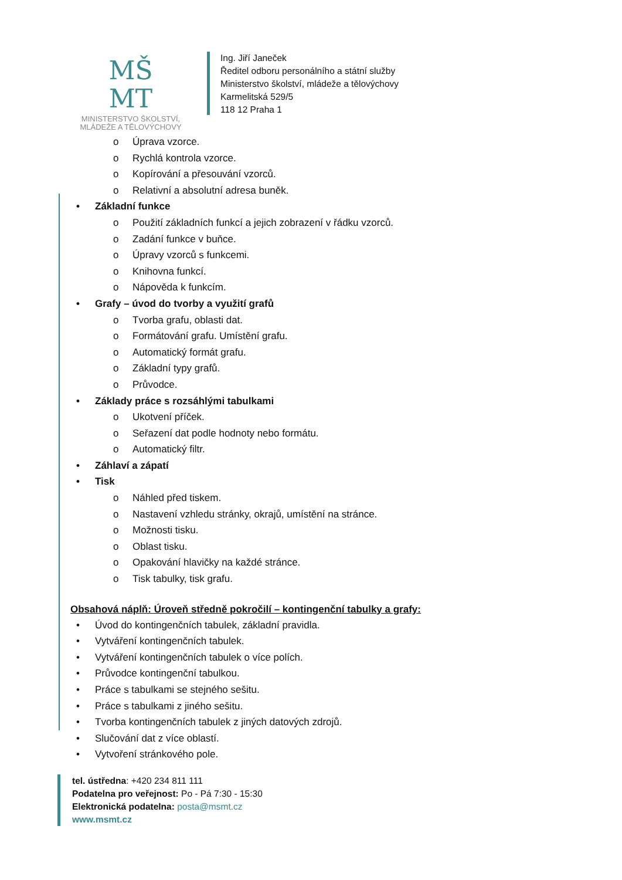MŠ
MT
MINISTERSTVO ŠKOLSTVÍ,
MLÁDEŽE A TĚLOVÝCHOVY
Ing. Jiří Janeček
Ředitel odboru personálního a státní služby
Ministerstvo školství, mládeže a tělovýchovy
Karmelitská 529/5
118 12 Praha 1
o Úprava vzorce.
o Rychlá kontrola vzorce.
o Kopírování a přesouvání vzorců.
o Relativní a absolutní adresa buněk.
• Základní funkce
o Použití základních funkcí a jejich zobrazení v řádku vzorců.
o Zadání funkce v buňce.
o Úpravy vzorců s funkcemi.
o Knihovna funkcí.
o Nápověda k funkcím.
• Grafy – úvod do tvorby a využití grafů
o Tvorba grafu, oblasti dat.
o Formátování grafu. Umístění grafu.
o Automatický formát grafu.
o Základní typy grafů.
o Průvodce.
• Základy práce s rozsáhlými tabulkami
o Ukotvení příček.
o Seřazení dat podle hodnoty nebo formátu.
o Automatický filtr.
• Záhlaví a zápatí
• Tisk
o Náhled před tiskem.
o Nastavení vzhledu stránky, okrajů, umístění na stránce.
o Možnosti tisku.
o Oblast tisku.
o Opakování hlavičky na každé stránce.
o Tisk tabulky, tisk grafu.
Obsahová náplň: Úroveň středně pokročilí – kontingenční tabulky a grafy:
• Úvod do kontingenčních tabulek, základní pravidla.
• Vytváření kontingenčních tabulek.
• Vytváření kontingenčních tabulek o více polích.
• Průvodce kontingenční tabulkou.
• Práce s tabulkami se stejného sešitu.
• Práce s tabulkami z jiného sešitu.
• Tvorba kontingenčních tabulek z jiných datových zdrojů.
• Slučování dat z více oblastí.
• Vytvoření stránkového pole.
tel. ústředna: +420 234 811 111
Podatelna pro veřejnost: Po - Pá 7:30 - 15:30
Elektronická podatelna: posta@msmt.cz
www.msmt.cz